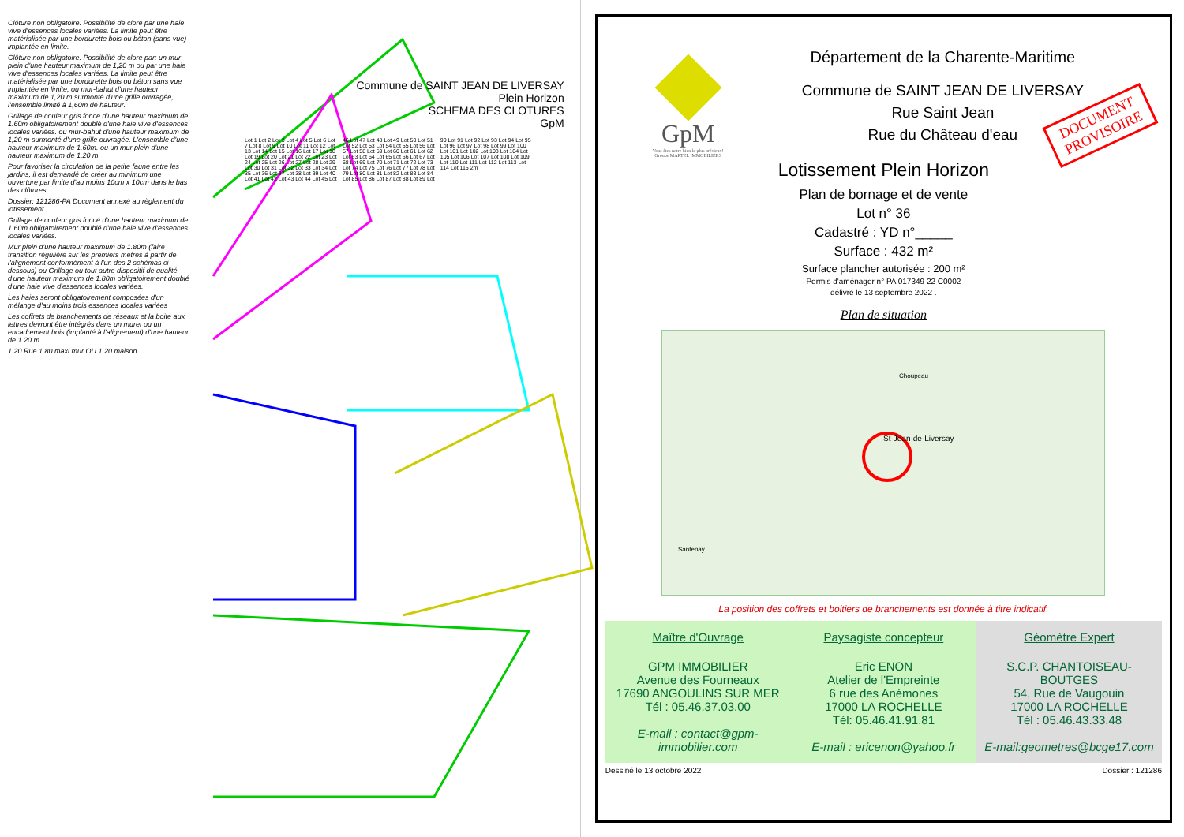Clôture non obligatoire. Possibilité de clore par une haie vive d'essences locales variées. La limite peut être matérialisée par une bordurette bois ou béton (sans vue) implantée en limite.
Clôture non obligatoire. Possibilité de clore par: un mur plein d'une hauteur maximum de 1,20 m ou par une haie vive d'essences locales variées. La limite peut être matérialisée par une bordurette bois ou béton sans vue implantée en limite, ou mur-bahut d'une hauteur maximum de 1,20 m surmonté d'une grille ouvragée, l'ensemble limité à 1,60m de hauteur.
Grillage de couleur gris foncé d'une hauteur maximum de 1.60m obligatoirement doublé d'une haie vive d'essences locales variées. ou mur-bahut d'une hauteur maximum de 1,20 m surmonté d'une grille ouvragée. L'ensemble d'une hauteur maximum de 1.60m. ou un mur plein d'une hauteur maximum de 1,20 m
Pour favoriser la circulation de la petite faune entre les jardins, il est demandé de créer au minimum une ouverture par limite d'au moins 10cm x 10cm dans le bas des clôtures.
Dossier: 121286-PA Document annexé au règlement du lotissement
Grillage de couleur gris foncé d'une hauteur maximum de 1.60m obligatoirement doublé d'une haie vive d'essences locales variées.
Mur plein d'une hauteur maximum de 1.80m (faire transition régulière sur les premiers mètres à partir de l'alignement conformément à l'un des 2 schémas ci dessous) ou Grillage ou tout autre dispositif de qualité d'une hauteur maximum de 1.80m obligatoirement doublé d'une haie vive d'essences locales variées.
Les haies seront obligatoirement composées d'un mélange d'au moins trois essences locales variées
Les coffrets de branchements de réseaux et la boite aux lettres devront être intégrés dans un muret ou un encadrement bois (implanté à l'alignement) d'une hauteur de 1.20 m
1.20 Rue 1.80 maxi mur OU 1.20 maison
Commune de SAINT JEAN DE LIVERSAY
Plein Horizon
SCHEMA DES CLOTURES
GpM
Lot 1 Lot 2 Lot 3 Lot 4 Lot 5 Lot 6 Lot 7 Lot 8 Lot 9 Lot 10 Lot 11 Lot 12 Lot 13 Lot 14 Lot 15 Lot 16 Lot 17 Lot 18 Lot 19 Lot 20 Lot 21 Lot 22 Lot 23 Lot 24 Lot 25 Lot 26 Lot 27 Lot 28 Lot 29 Lot 30 Lot 31 Lot 32 Lot 33 Lot 34 Lot 35 Lot 36 Lot 37 Lot 38 Lot 39 Lot 40 Lot 41 Lot 42 Lot 43 Lot 44 Lot 45 Lot 46 Lot 47 Lot 48 Lot 49 Lot 50 Lot 51 Lot 52 Lot 53 Lot 54 Lot 55 Lot 56 Lot 57 Lot 58 Lot 59 Lot 60 Lot 61 Lot 62 Lot 63 Lot 64 Lot 65 Lot 66 Lot 67 Lot 68 Lot 69 Lot 70 Lot 71 Lot 72 Lot 73 Lot 74 Lot 75 Lot 76 Lot 77 Lot 78 Lot 79 Lot 80 Lot 81 Lot 82 Lot 83 Lot 84 Lot 85 Lot 86 Lot 87 Lot 88 Lot 89 Lot 90 Lot 91 Lot 92 Lot 93 Lot 94 Lot 95 Lot 96 Lot 97 Lot 98 Lot 99 Lot 100 Lot 101 Lot 102 Lot 103 Lot 104 Lot 105 Lot 106 Lot 107 Lot 108 Lot 109 Lot 110 Lot 111 Lot 112 Lot 113 Lot 114 Lot 115 2m
GpM
Vous êtes notre bien le plus précieux!
Groupe MARTEL IMMOBILIERS
DOCUMENT
PROVISOIRE
Département de la Charente-Maritime
Commune de SAINT JEAN DE LIVERSAY
Rue Saint Jean
Rue du Château d'eau
Lotissement Plein Horizon
Plan de bornage et de vente
Lot n° 36
Cadastré : YD n°_____
Surface : 432 m²
Surface plancher autorisée : 200 m²
Permis d'aménager n° PA 017349 22 C0002
délivré le 13 septembre 2022 .
Plan de situation
St-Jean-de-Liversay
Choupeau
Santenay
La position des coffrets et boitiers de branchements est donnée à titre indicatif.
Maître d'Ouvrage
GPM IMMOBILIER
Avenue des Fourneaux
17690 ANGOULINS SUR MER
Tél : 05.46.37.03.00
E-mail : contact@gpm-immobilier.com
Paysagiste concepteur
Eric ENON
Atelier de l'Empreinte
6 rue des Anémones
17000 LA ROCHELLE
Tél: 05.46.41.91.81
E-mail : ericenon@yahoo.fr
Géomètre Expert
S.C.P. CHANTOISEAU-BOUTGES
54, Rue de Vaugouin
17000 LA ROCHELLE
Tél : 05.46.43.33.48
E-mail:geometres@bcge17.com
Dessiné le 13 octobre 2022 Dossier : 121286